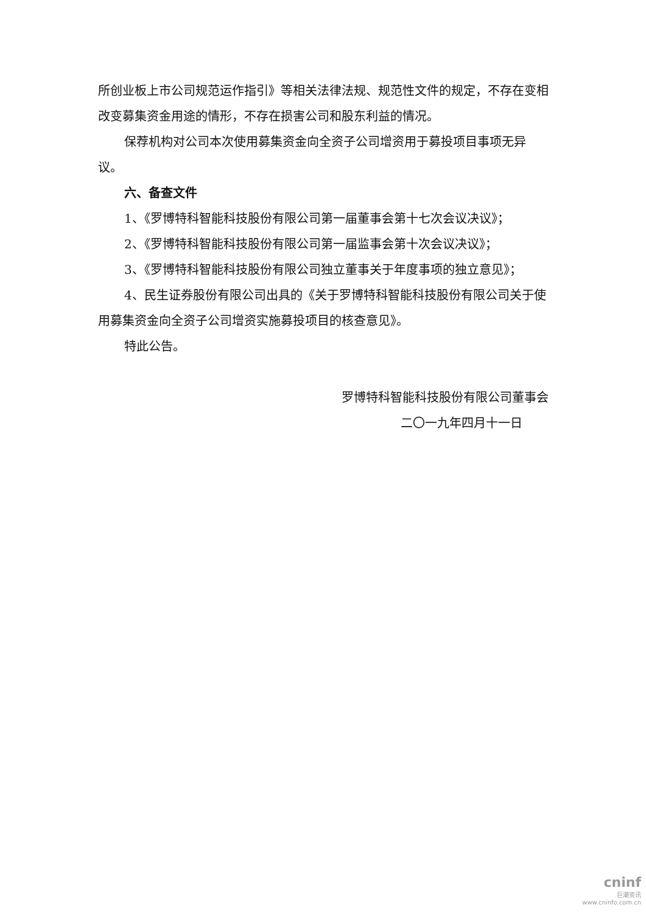所创业板上市公司规范运作指引》等相关法律法规、规范性文件的规定，不存在变相改变募集资金用途的情形，不存在损害公司和股东利益的情况。
保荐机构对公司本次使用募集资金向全资子公司增资用于募投项目事项无异议。
六、备查文件
1、《罗博特科智能科技股份有限公司第一届董事会第十七次会议决议》；
2、《罗博特科智能科技股份有限公司第一届监事会第十次会议决议》；
3、《罗博特科智能科技股份有限公司独立董事关于年度事项的独立意见》；
4、民生证券股份有限公司出具的《关于罗博特科智能科技股份有限公司关于使用募集资金向全资子公司增资实施募投项目的核查意见》。
特此公告。
罗博特科智能科技股份有限公司董事会
二〇一九年四月十一日
cninf
巨潮资讯
www.cninfo.com.cn